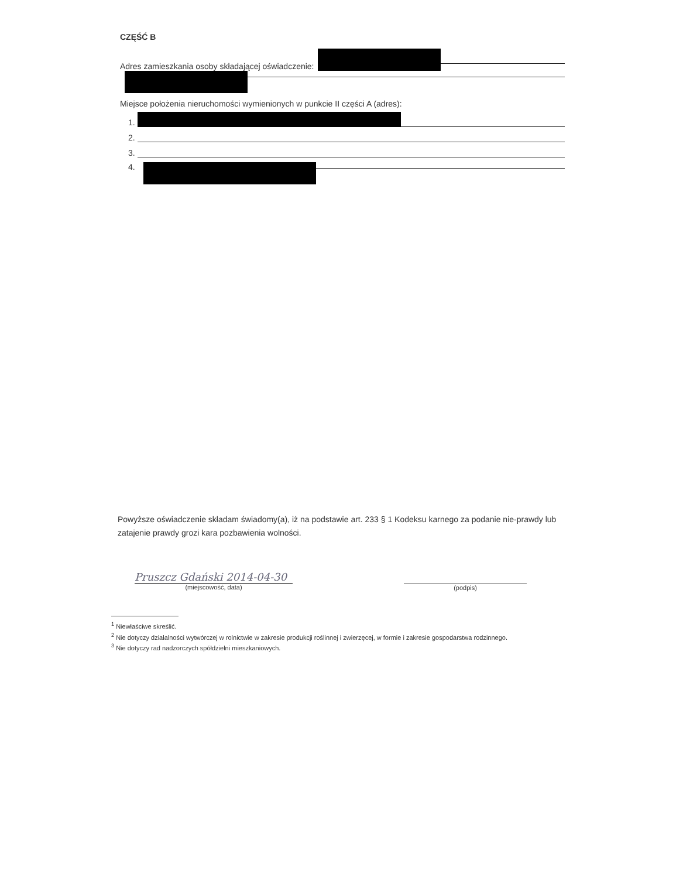CZĘŚĆ B
Adres zamieszkania osoby składającej oświadczenie:
Miejsce położenia nieruchomości wymienionych w punkcie II części A (adres):
1.
2.
3.
4.
Powyższe oświadczenie składam świadomy(a), iż na podstawie art. 233 § 1 Kodeksu karnego za podanie nie-prawdy lub zatajenie prawdy grozi kara pozbawienia wolności.
Pruszcz Gdański 2014-04-30
(miejscowość, data)
(podpis)
<sup>1</sup> Niewłaściwe skreślić.
<sup>2</sup> Nie dotyczy działalności wytwórczej w rolnictwie w zakresie produkcji roślinnej i zwierzęcej, w formie i zakresie gospodarstwa rodzinnego.
<sup>3</sup> Nie dotyczy rad nadzorczych spółdzielni mieszkaniowych.